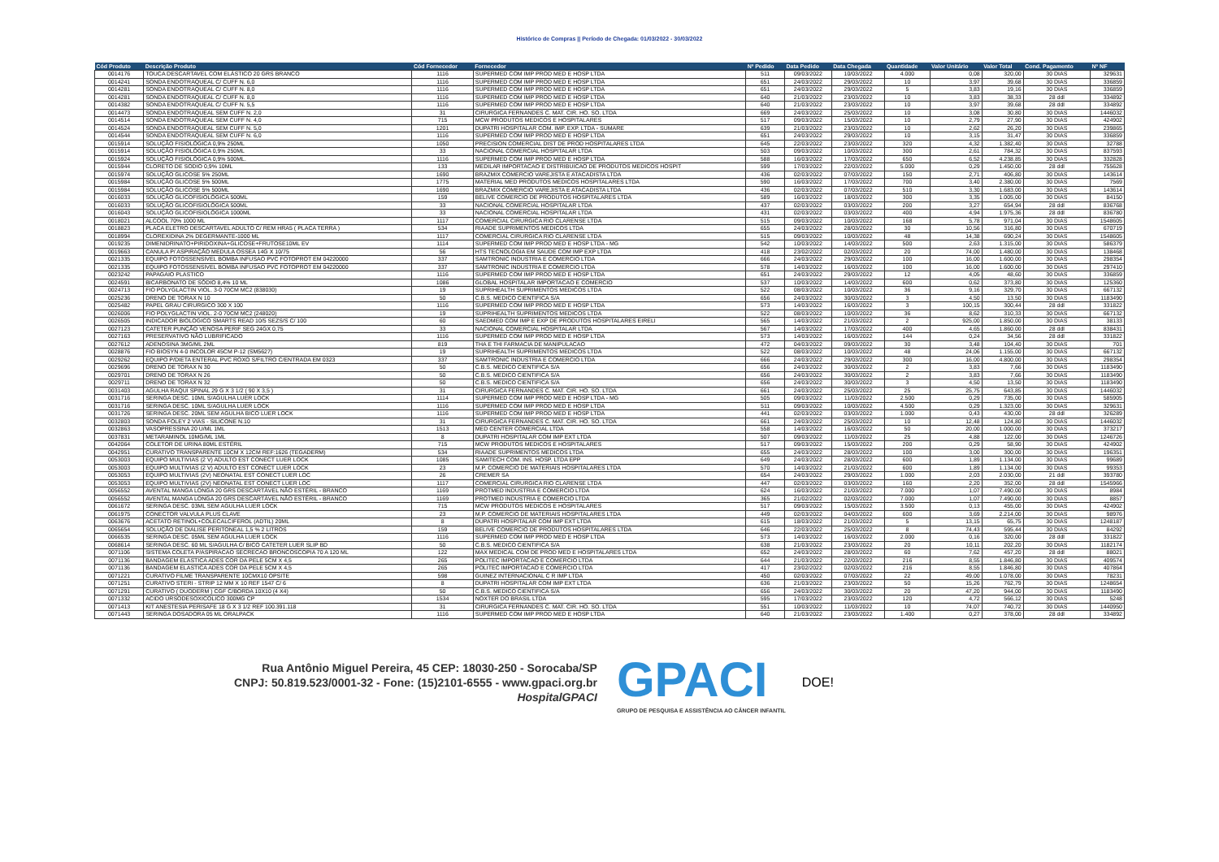Histórico de Compras || Período de Chegada: 01/03/2022 - 30/03/2022
| Cód Produto | Descrição Produto | Cód Fornecedor | Fornecedor | Nº Pedido | Data Pedido | Data Chegada | Quantidade | Valor Unitário | Valor Total | Cond. Pagamento | Nº NF |
| --- | --- | --- | --- | --- | --- | --- | --- | --- | --- | --- | --- |
| 0014176 | TOUCA DESCARTAVEL COM ELÁSTICO 20 GRS BRANCO | 1116 | SUPERMED COM IMP PROD MED E HOSP LTDA | 511 | 09/03/2022 | 10/03/2022 | 4.000 | 0,08 | 320,00 | 30 DIAS | 329631 |
| 0014241 | SONDA ENDOTRAQUEAL C/ CUFF N. 6,0 | 1116 | SUPERMED COM IMP PROD MED E HOSP LTDA | 651 | 24/03/2022 | 29/03/2022 | 10 | 3,97 | 39,68 | 30 DIAS | 336859 |
| 0014281 | SONDA ENDOTRAQUEAL C/ CUFF N. 8,0 | 1116 | SUPERMED COM IMP PROD MED E HOSP LTDA | 651 | 24/03/2022 | 29/03/2022 | 5 | 3,83 | 19,16 | 30 DIAS | 336859 |
| 0014281 | SONDA ENDOTRAQUEAL C/ CUFF N. 8,0 | 1116 | SUPERMED COM IMP PROD MED E HOSP LTDA | 640 | 21/03/2022 | 23/03/2022 | 10 | 3,83 | 38,33 | 28 ddl | 334892 |
| 0014382 | SONDA ENDOTRAQUEAL C/ CUFF N. 5,5 | 1116 | SUPERMED COM IMP PROD MED E HOSP LTDA | 640 | 21/03/2022 | 23/03/2022 | 10 | 3,97 | 39,68 | 28 ddl | 334892 |
| 0014473 | SONDA ENDOTRAQUEAL SEM CUFF N. 2,0 | 31 | CIRURGICA FERNANDES C. MAT. CIR. HO. SO. LTDA | 669 | 24/03/2022 | 25/03/2022 | 10 | 3,08 | 30,80 | 30 DIAS | 1446032 |
| 0014514 | SONDA ENDOTRAQUEAL SEM CUFF N. 4,0 | 715 | MCW PRODUTOS MEDICOS E HOSPITALARES | 517 | 09/03/2022 | 15/03/2022 | 10 | 2,79 | 27,90 | 30 DIAS | 424902 |
| 0014524 | SONDA ENDOTRAQUEAL SEM CUFF N. 5,0 | 1201 | DUPATRI HOSPITALAR COM. IMP. EXP. LTDA - SUMARE | 639 | 21/03/2022 | 23/03/2022 | 10 | 2,62 | 26,20 | 30 DIAS | 239865 |
| 0014544 | SONDA ENDOTRAQUEAL SEM CUFF N. 6,0 | 1116 | SUPERMED COM IMP PROD MED E HOSP LTDA | 651 | 24/03/2022 | 29/03/2022 | 10 | 3,15 | 31,47 | 30 DIAS | 336859 |
| 0015914 | SOLUÇÃO FISIOLÓGICA 0,9% 250ML | 1050 | PRECISION COMERCIAL DIST DE PROD HOSPITALARES LTDA | 645 | 22/03/2022 | 23/03/2022 | 320 | 4,32 | 1.382,40 | 30 DIAS | 32788 |
| 0015914 | SOLUÇÃO FISIOLÓGICA 0,9% 250ML | 33 | NACIONAL COMERCIAL HOSPITALAR LTDA | 503 | 09/03/2022 | 10/03/2022 | 300 | 2,61 | 784,32 | 30 DIAS | 837593 |
| 0015924 | SOLUÇÃO FISIOLÓGICA 0,9% 500ML. | 1116 | SUPERMED COM IMP PROD MED E HOSP LTDA | 588 | 16/03/2022 | 17/03/2022 | 650 | 6,52 | 4.238,85 | 30 DIAS | 332828 |
| 0015944 | CLORETO DE SODIO 0,9% 10ML | 133 | MEDILAR IMPORTACAO E DISTRIBUICAO DE PRODUTOS MEDICOS HOSPIT | 599 | 17/03/2022 | 22/03/2022 | 5.000 | 0,29 | 1.450,00 | 28 ddl | 755628 |
| 0015974 | SOLUÇÃO GLICOSE 5% 250ML | 1690 | BRAZMIX COMERCIO VAREJISTA E ATACADISTA LTDA | 436 | 02/03/2022 | 07/03/2022 | 150 | 2,71 | 406,80 | 30 DIAS | 143614 |
| 0015984 | SOLUÇÃO GLICOSE 5% 500ML | 1775 | MATERIAL MED PRODUTOS MEDICOS HOSPITALARES LTDA | 590 | 16/03/2022 | 17/03/2022 | 700 | 3,40 | 2.380,00 | 30 DIAS | 7569 |
| 0015984 | SOLUÇÃO GLICOSE 5% 500ML | 1690 | BRAZMIX COMERCIO VAREJISTA E ATACADISTA LTDA | 436 | 02/03/2022 | 07/03/2022 | 510 | 3,30 | 1.683,00 | 30 DIAS | 143614 |
| 0016033 | SOLUÇÃO GLICOFISIOLÓGICA 500ML | 159 | BELIVE COMERCIO DE PRODUTOS HOSPITALARES LTDA | 589 | 16/03/2022 | 18/03/2022 | 300 | 3,35 | 1.005,00 | 30 DIAS | 84150 |
| 0016033 | SOLUÇÃO GLICOFISIOLÓGICA 500ML | 33 | NACIONAL COMERCIAL HOSPITALAR LTDA | 437 | 02/03/2022 | 03/03/2022 | 200 | 3,27 | 654,94 | 28 ddl | 836768 |
| 0016043 | SOLUÇÃO GLICOFISIOLÓGICA 1000ML | 33 | NACIONAL COMERCIAL HOSPITALAR LTDA | 431 | 02/03/2022 | 03/03/2022 | 400 | 4,94 | 1.975,36 | 28 ddl | 836780 |
| 0018021 | ALCOOL 70% 1000 ML | 1117 | COMERCIAL CIRURGICA RIO CLARENSE LTDA | 515 | 09/03/2022 | 10/03/2022 | 168 | 5,78 | 971,04 | 30 DIAS | 1548605 |
| 0018823 | PLACA ELETRO DESCARTAVEL ADULTO C/ REM HRA5 ( PLACA TERRA ) | 534 | RIAADE SUPRIMENTOS MEDICOS LTDA | 655 | 24/03/2022 | 28/03/2022 | 30 | 10,56 | 316,80 | 30 DIAS | 670719 |
| 0018994 | CLOREXIDINA 2% DEGERMANTE-1000 ML | 1117 | COMERCIAL CIRURGICA RIO CLARENSE LTDA | 515 | 09/03/2022 | 10/03/2022 | 48 | 14,38 | 690,24 | 30 DIAS | 1548605 |
| 0019235 | DIMENIDRINATO+PIRIDOXINA+GLICOSE+FRUTOSE10ML EV | 1114 | SUPERMED COM IMP PROD MED E HOSP LTDA - MG | 542 | 10/03/2022 | 14/03/2022 | 500 | 2,63 | 1.315,00 | 30 DIAS | 586379 |
| 0019663 | CANULA P/ ASPIRAÇÃO MEDULA OSSEA 14G X 10/75 | 56 | HTS TECNOLOGIA EM SAUDE COM IMP EXP LTDA | 418 | 23/02/2022 | 02/03/2022 | 20 | 74,00 | 1.480,00 | 30 DIAS | 138468 |
| 0021335 | EQUIPO FOTOSSENSIVEL BOMBA INFUSAO PVC FOTOPROT EM 04220000 | 337 | SAMTRONIC INDUSTRIA E COMERCIO LTDA | 666 | 24/03/2022 | 29/03/2022 | 100 | 16,00 | 1.600,00 | 30 DIAS | 298354 |
| 0021335 | EQUIPO FOTOSSENSIVEL BOMBA INFUSAO PVC FOTOPROT EM 04220000 | 337 | SAMTRONIC INDUSTRIA E COMERCIO LTDA | 578 | 14/03/2022 | 16/03/2022 | 100 | 16,00 | 1.600,00 | 30 DIAS | 297410 |
| 0023242 | PAPAGAIO PLASTICO | 1116 | SUPERMED COM IMP PROD MED E HOSP LTDA | 651 | 24/03/2022 | 29/03/2022 | 12 | 4,05 | 48,60 | 30 DIAS | 336859 |
| 0024591 | BICARBONATO DE SÓDIO 8,4% 10 ML | 1086 | GLOBAL HOSPITALAR IMPORTACAO E COMERCIO | 537 | 10/03/2022 | 14/03/2022 | 600 | 0,62 | 373,80 | 30 DIAS | 125360 |
| 0024713 | FIO POLYGLACTIN VIOL. 3-0 70CM MC2 (838030) | 19 | SUPRIHEALTH SUPRIMENTOS MEDICOS LTDA | 522 | 08/03/2022 | 10/03/2022 | 36 | 9,16 | 329,70 | 30 DIAS | 667132 |
| 0025236 | DRENO DE TORAX N 10 | 50 | C.B.S. MEDICO CIENTIFICA S/A | 656 | 24/03/2022 | 30/03/2022 | 3 | 4,50 | 13,50 | 30 DIAS | 1183490 |
| 0025482 | PAPEL GRAU CIRURGICO 300 X 100 | 1116 | SUPERMED COM IMP PROD MED E HOSP LTDA | 573 | 14/03/2022 | 16/03/2022 | 3 | 100,15 | 300,44 | 28 ddl | 331822 |
| 0026006 | FIO POLYGLACTIN VIOL. 2-0 70CM MC2 (248020) | 19 | SUPRIHEALTH SUPRIMENTOS MEDICOS LTDA | 522 | 08/03/2022 | 10/03/2022 | 36 | 8,62 | 310,33 | 30 DIAS | 667132 |
| 0026505 | INDICADOR BIOLOGICO SMARTS READ 10/5 SEZS/S C/ 100 | 60 | SAEDMED COM IMP E EXP DE PRODUTOS HOSPITALARES EIRELI | 565 | 14/03/2022 | 21/03/2022 | 2 | 925,00 | 1.850,00 | 30 DIAS | 38133 |
| 0027123 | CATETER PUNÇÃO VENOSA PERIF SEG 24GX 0,75 | 33 | NACIONAL COMERCIAL HOSPITALAR LTDA | 567 | 14/03/2022 | 17/03/2022 | 400 | 4,65 | 1.860,00 | 28 ddl | 838431 |
| 0027163 | PRESERVATIVO NÃO LUBRIFICADO | 1116 | SUPERMED COM IMP PROD MED E HOSP LTDA | 573 | 14/03/2022 | 16/03/2022 | 144 | 0,24 | 34,56 | 28 ddl | 331822 |
| 0027612 | ADENOSINA 3MG/ML 2ML | 819 | THA E THI FARMACIA DE MANIPULACAO | 472 | 04/03/2022 | 09/03/2022 | 30 | 3,48 | 104,40 | 30 DIAS | 701 |
| 0028876 | FIO BIOSYN 4-0 INCOLOR 45CM P-12 (SM5627) | 19 | SUPRIHEALTH SUPRIMENTOS MEDICOS LTDA | 522 | 08/03/2022 | 10/03/2022 | 48 | 24,06 | 1.155,00 | 30 DIAS | 667132 |
| 0029262 | EQUIPO P/DIETA ENTERAL PVC ROXO S/FILTRO C/ENTRADA EM 0323 | 337 | SAMTRONIC INDUSTRIA E COMERCIO LTDA | 666 | 24/03/2022 | 29/03/2022 | 300 | 16,00 | 4.800,00 | 30 DIAS | 298354 |
| 0029696 | DRENO DE TORAX N 30 | 50 | C.B.S. MEDICO CIENTIFICA S/A | 656 | 24/03/2022 | 30/03/2022 | 2 | 3,83 | 7,66 | 30 DIAS | 1183490 |
| 0029701 | DRENO DE TORAX N 26 | 50 | C.B.S. MEDICO CIENTIFICA S/A | 656 | 24/03/2022 | 30/03/2022 | 2 | 3,83 | 7,66 | 30 DIAS | 1183490 |
| 0029711 | DRENO DE TORAX N 32 | 50 | C.B.S. MEDICO CIENTIFICA S/A | 656 | 24/03/2022 | 30/03/2022 | 3 | 4,50 | 13,50 | 30 DIAS | 1183490 |
| 0031403 | AGULHA RAQUI SPINAL 29 G X 3 1/2 ( 90 X 3,5 ) | 31 | CIRURGICA FERNANDES C. MAT. CIR. HO. SO. LTDA | 661 | 24/03/2022 | 25/03/2022 | 25 | 25,75 | 643,85 | 30 DIAS | 1446032 |
| 0031716 | SERINGA DESC. 10ML S/AGULHA LUER LOCK | 1114 | SUPERMED COM IMP PROD MED E HOSP LTDA - MG | 505 | 09/03/2022 | 11/03/2022 | 2.500 | 0,29 | 735,00 | 30 DIAS | 585905 |
| 0031716 | SERINGA DESC. 10ML S/AGULHA LUER LOCK | 1116 | SUPERMED COM IMP PROD MED E HOSP LTDA | 511 | 09/03/2022 | 10/03/2022 | 4.500 | 0,29 | 1.323,00 | 30 DIAS | 329631 |
| 0031726 | SERINGA DESC. 20ML SEM AGULHA BICO LUER LOCK | 1116 | SUPERMED COM IMP PROD MED E HOSP LTDA | 441 | 02/03/2022 | 03/03/2022 | 1.000 | 0,43 | 430,00 | 28 ddl | 326289 |
| 0032803 | SONDA FOLEY 2 VIAS - SILICONE N.10 | 31 | CIRURGICA FERNANDES C. MAT. CIR. HO. SO. LTDA | 661 | 24/03/2022 | 25/03/2022 | 10 | 12,48 | 124,80 | 30 DIAS | 1446032 |
| 0032863 | VASOPRESSINA 20 U/ML 1ML | 1513 | MED CENTER COMERCIAL LTDA | 558 | 14/03/2022 | 16/03/2022 | 50 | 20,00 | 1.000,00 | 30 DIAS | 373217 |
| 0037831 | METARAMINOL 10MG/ML 1ML | 8 | DUPATRI HOSPITALAR COM IMP EXT LTDA | 507 | 09/03/2022 | 11/03/2022 | 25 | 4,88 | 122,00 | 30 DIAS | 1246726 |
| 0042064 | COLETOR DE URINA 80ML ESTÉRIL | 715 | MCW PRODUTOS MEDICOS E HOSPITALARES | 517 | 09/03/2022 | 15/03/2022 | 200 | 0,29 | 58,90 | 30 DIAS | 424902 |
| 0042951 | CURATIVO TRANSPARENTE 10CM X 12CM REF:1626 (TEGADERM) | 534 | RIAADE SUPRIMENTOS MEDICOS LTDA | 655 | 24/03/2022 | 28/03/2022 | 100 | 3,00 | 300,00 | 30 DIAS | 196351 |
| 0053003 | EQUIPO MULTIVIAS (2 V) ADULTO EST CONECT LUER LOCK | 1085 | SAMITECH COM. INS. HOSP. LTDA EPP | 649 | 24/03/2022 | 28/03/2022 | 600 | 1,89 | 1.134,00 | 30 DIAS | 99689 |
| 0053003 | EQUIPO MULTIVIAS (2 V) ADULTO EST CONECT LUER LOCK | 23 | M.P. COMERCIO DE MATERIAIS HOSPITALARES LTDA | 570 | 14/03/2022 | 21/03/2022 | 600 | 1,89 | 1.134,00 | 30 DIAS | 99353 |
| 0053053 | EQUIPO MULTIVIAS (2V) NEONATAL EST CONECT LUER LOC | 26 | CREMER SA | 654 | 24/03/2022 | 29/03/2022 | 1.000 | 2,03 | 2.030,00 | 21 ddl | 393780 |
| 0053053 | EQUIPO MULTIVIAS (2V) NEONATAL EST CONECT LUER LOC | 1117 | COMERCIAL CIRURGICA RIO CLARENSE LTDA | 447 | 02/03/2022 | 03/03/2022 | 160 | 2,20 | 352,00 | 28 ddl | 1545966 |
| 0056552 | AVENTAL MANGA LONGA 20 GRS DESCARTÁVEL NÃO ESTÉRIL - BRANCO | 1169 | PROTMED INDUSTRIA E COMERCIO LTDA | 624 | 16/03/2022 | 21/03/2022 | 7.000 | 1,07 | 7.490,00 | 30 DIAS | 8984 |
| 0056552 | AVENTAL MANGA LONGA 20 GRS DESCARTÁVEL NÃO ESTÉRIL - BRANCO | 1169 | PROTMED INDUSTRIA E COMERCIO LTDA | 365 | 21/02/2022 | 02/03/2022 | 7.000 | 1,07 | 7.490,00 | 30 DIAS | 8857 |
| 0061672 | SERINGA DESC. 03ML SEM AGULHA LUER LOCK | 715 | MCW PRODUTOS MEDICOS E HOSPITALARES | 517 | 09/03/2022 | 15/03/2022 | 3.500 | 0,13 | 455,00 | 30 DIAS | 424902 |
| 0061975 | CONECTOR VALVULA PLUS CLAVE | 23 | M.P. COMERCIO DE MATERIAIS HOSPITALARES LTDA | 449 | 02/03/2022 | 04/03/2022 | 600 | 3,69 | 2.214,00 | 30 DIAS | 98976 |
| 0063676 | ACETATO RETINOL+COLECALCIFEROL (ADTIL) 20ML | 8 | DUPATRI HOSPITALAR COM IMP EXT LTDA | 615 | 18/03/2022 | 21/03/2022 | 5 | 13,15 | 65,75 | 30 DIAS | 1248187 |
| 0065654 | SOLUÇÃO DE DIALISE PERITONEAL 1,5 % 2 LITROS | 159 | BELIVE COMERCIO DE PRODUTOS HOSPITALARES LTDA | 646 | 22/03/2022 | 25/03/2022 | 8 | 74,43 | 595,44 | 30 DIAS | 84292 |
| 0066535 | SERINGA DESC. 05ML SEM AGULHA LUER LOCK | 1116 | SUPERMED COM IMP PROD MED E HOSP LTDA | 573 | 14/03/2022 | 16/03/2022 | 2.000 | 0,16 | 320,00 | 28 ddl | 331822 |
| 0068614 | SERINGA DESC. 60 ML S/AGULHA C/ BICO CATETER LUER SLIP BD | 50 | C.B.S. MEDICO CIENTIFICA S/A | 638 | 21/03/2022 | 23/03/2022 | 20 | 10,11 | 202,20 | 30 DIAS | 1182174 |
| 0071106 | SISTEMA COLETA P/ASPIRACAO SECRECAO BRONCOSCOPIA 70 A 120 ML | 122 | MAX MEDICAL COM DE PROD MED E HOSPITALARES LTDA | 652 | 24/03/2022 | 28/03/2022 | 60 | 7,62 | 457,20 | 28 ddl | 88021 |
| 0071136 | BANDAGEM ELASTICA ADES COR DA PELE 5CM X 4,5 | 265 | POLITEC IMPORTACAO E COMERCIO LTDA | 644 | 21/03/2022 | 22/03/2022 | 216 | 8,55 | 1.846,80 | 30 DIAS | 409574 |
| 0071136 | BANDAGEM ELASTICA ADES COR DA PELE 5CM X 4,5 | 265 | POLITEC IMPORTACAO E COMERCIO LTDA | 417 | 23/02/2022 | 02/03/2022 | 216 | 8,55 | 1.846,80 | 30 DIAS | 407864 |
| 0071221 | CURATIVO FILME TRANSPARENTE 10CMX10 OPSITE | 598 | GUINEZ INTERNACIONAL C R IMP LTDA | 450 | 02/03/2022 | 07/03/2022 | 22 | 49,00 | 1.078,00 | 30 DIAS | 78231 |
| 0071251 | CURATIVO STERI - STRIP 12 MM X 10 REF 1547 C/ 6 | 8 | DUPATRI HOSPITALAR COM IMP EXT LTDA | 636 | 21/03/2022 | 23/03/2022 | 50 | 15,26 | 762,79 | 30 DIAS | 1248654 |
| 0071291 | CURATIVO ( DUODERM ) CGF C/BORDA 10X10 (4 X4) | 50 | C.B.S. MEDICO CIENTIFICA S/A | 656 | 24/03/2022 | 30/03/2022 | 20 | 47,20 | 944,00 | 30 DIAS | 1183490 |
| 0071332 | ACIDO URSODESOXICOLICO 300MG CP | 1534 | NOXTER DO BRASIL LTDA | 595 | 17/03/2022 | 23/03/2022 | 120 | 4,72 | 566,12 | 30 DIAS | 5248 |
| 0071413 | KIT ANESTESIA PERISAFE 18 G X 3 1/2 REF 100.391.118 | 31 | CIRURGICA FERNANDES C. MAT. CIR. HO. SO. LTDA | 551 | 10/03/2022 | 11/03/2022 | 10 | 74,07 | 740,72 | 30 DIAS | 1440950 |
| 0071443 | SERINGA DOSADORA 05 ML ORALPACK | 1116 | SUPERMED COM IMP PROD MED E HOSP LTDA | 640 | 21/03/2022 | 23/03/2022 | 1.400 | 0,27 | 378,00 | 28 ddl | 334892 |
Rua Antônio Miguel Pereira, 45 CEP: 18030-250 - Sorocaba/SP
CNPJ: 50.819.523/0001-32 - Fone: (15)2101-6555 - www.gpaci.org.br
HospitalGPACI
GPACI
GRUPO DE PESQUISA E ASSISTÊNCIA AO CÂNCER INFANTIL
DOE!